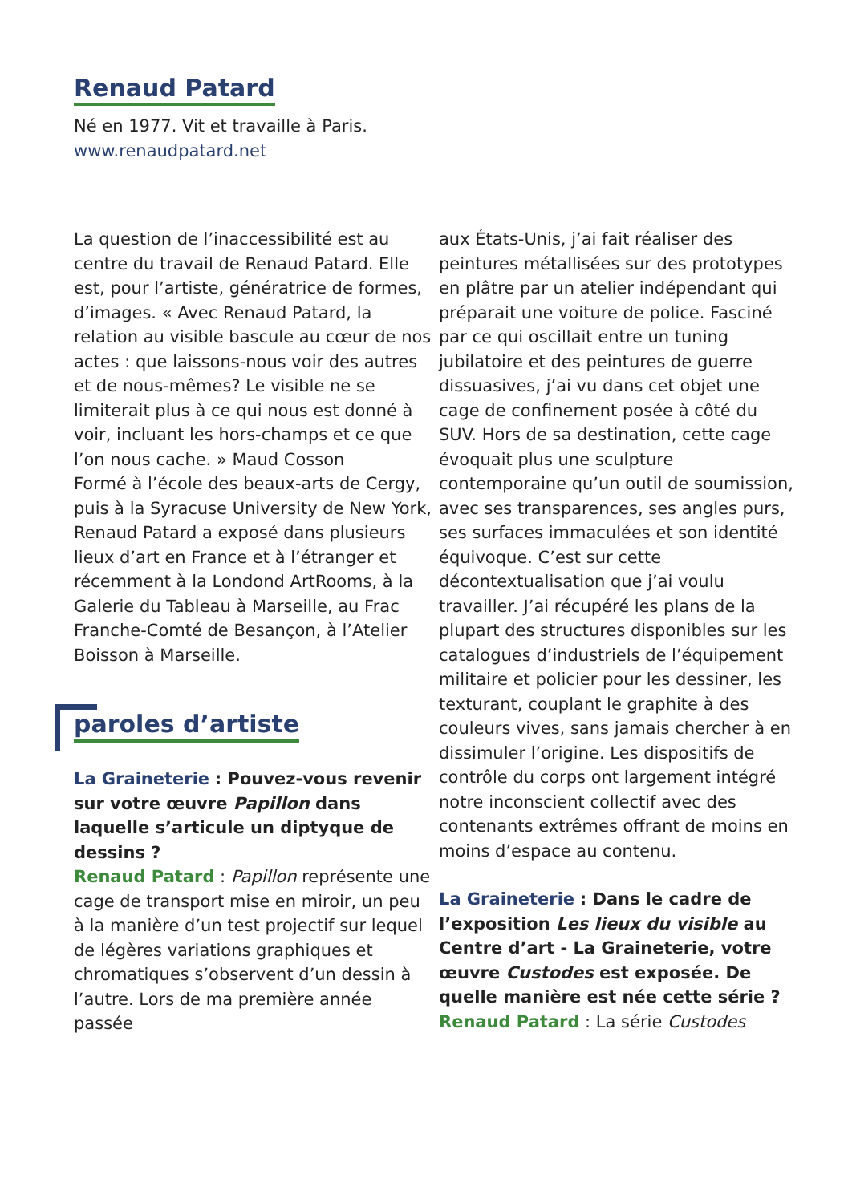Renaud Patard
Né en 1977. Vit et travaille à Paris.
www.renaudpatard.net
La question de l’inaccessibilité est au centre du travail de Renaud Patard. Elle est, pour l’artiste, génératrice de formes, d’images. « Avec Renaud Patard, la relation au visible bascule au cœur de nos actes : que laissons-nous voir des autres et de nous-mêmes? Le visible ne se limiterait plus à ce qui nous est donné à voir, incluant les hors-champs et ce que l’on nous cache. » Maud Cosson
Formé à l’école des beaux-arts de Cergy, puis à la Syracuse University de New York, Renaud Patard a exposé dans plusieurs lieux d’art en France et à l’étranger et récemment à la Londond ArtRooms, à la Galerie du Tableau à Marseille, au Frac Franche-Comté de Besançon, à l’Atelier Boisson à Marseille.
paroles d’artiste
La Graineterie : Pouvez-vous revenir sur votre œuvre Papillon dans laquelle s’articule un diptyque de dessins ?
Renaud Patard : Papillon représente une cage de transport mise en miroir, un peu à la manière d’un test projectif sur lequel de légères variations graphiques et chromatiques s’observent d’un dessin à l’autre. Lors de ma première année passée
aux États-Unis, j’ai fait réaliser des peintures métallisées sur des prototypes en plâtre par un atelier indépendant qui préparait une voiture de police. Fasciné par ce qui oscillait entre un tuning jubilatoire et des peintures de guerre dissuasives, j’ai vu dans cet objet une cage de confinement posée à côté du SUV. Hors de sa destination, cette cage évoquait plus une sculpture contemporaine qu’un outil de soumission, avec ses transparences, ses angles purs, ses surfaces immaculées et son identité équivoque. C’est sur cette décontextualisation que j’ai voulu travailler. J’ai récupéré les plans de la plupart des structures disponibles sur les catalogues d’industriels de l’équipement militaire et policier pour les dessiner, les texturant, couplant le graphite à des couleurs vives, sans jamais chercher à en dissimuler l’origine. Les dispositifs de contrôle du corps ont largement intégré notre inconscient collectif avec des contenants extrêmes offrant de moins en moins d’espace au contenu.
La Graineterie : Dans le cadre de l’exposition Les lieux du visible au Centre d’art - La Graineterie, votre œuvre Custodes est exposée. De quelle manière est née cette série ?
Renaud Patard : La série Custodes